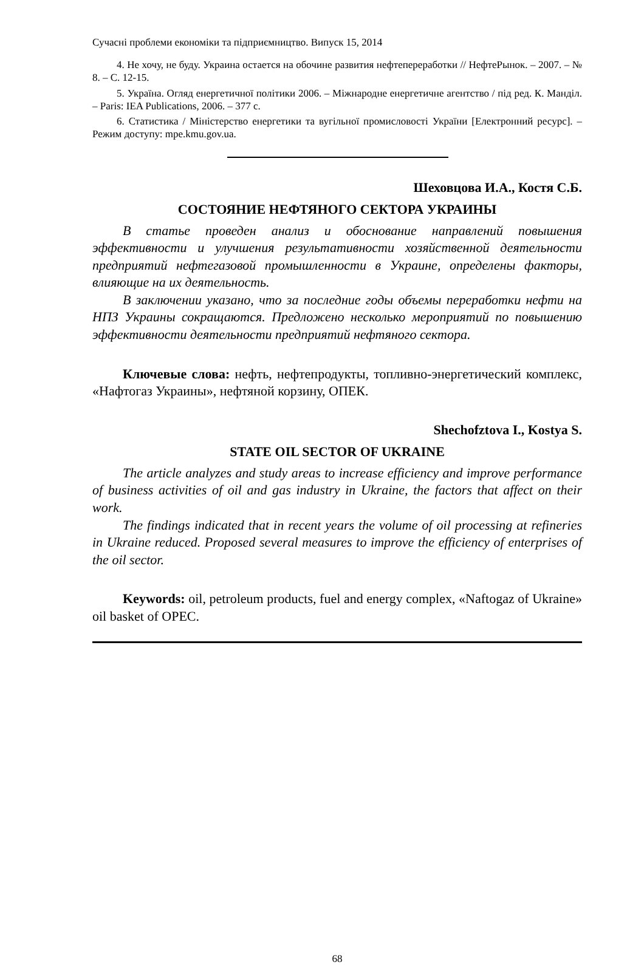Сучасні проблеми економіки та підприємництво. Випуск 15, 2014
4. Не хочу, не буду. Украина остается на обочине развития нефтепереработки // НефтеРынок. – 2007. – № 8. – С. 12-15.
5. Україна. Огляд енергетичної політики 2006. – Міжнародне енергетичне агентство / під ред. К. Манділ. – Paris: IEA Publications, 2006. – 377 с.
6. Статистика / Міністерство енергетики та вугільної промисловості України [Електронний ресурс]. – Режим доступу: mpe.kmu.gov.ua.
Шеховцова И.А., Костя С.Б.
СОСТОЯНИЕ НЕФТЯНОГО СЕКТОРА УКРАИНЫ
В статье проведен анализ и обоснование направлений повышения эффективности и улучшения результативности хозяйственной деятельности предприятий нефтегазовой промышленности в Украине, определены факторы, влияющие на их деятельность.
В заключении указано, что за последние годы объемы переработки нефти на НПЗ Украины сокращаются. Предложено несколько мероприятий по повышению эффективности деятельности предприятий нефтяного сектора.
Ключевые слова: нефть, нефтепродукты, топливно-энергетический комплекс, «Нафтогаз Украины», нефтяной корзину, ОПЕК.
Shechofztova I., Kostya S.
STATE OIL SECTOR OF UKRAINE
The article analyzes and study areas to increase efficiency and improve performance of business activities of oil and gas industry in Ukraine, the factors that affect on their work.
The findings indicated that in recent years the volume of oil processing at refineries in Ukraine reduced. Proposed several measures to improve the efficiency of enterprises of the oil sector.
Keywords: oil, petroleum products, fuel and energy complex, «Naftogaz of Ukraine» oil basket of OPEC.
68